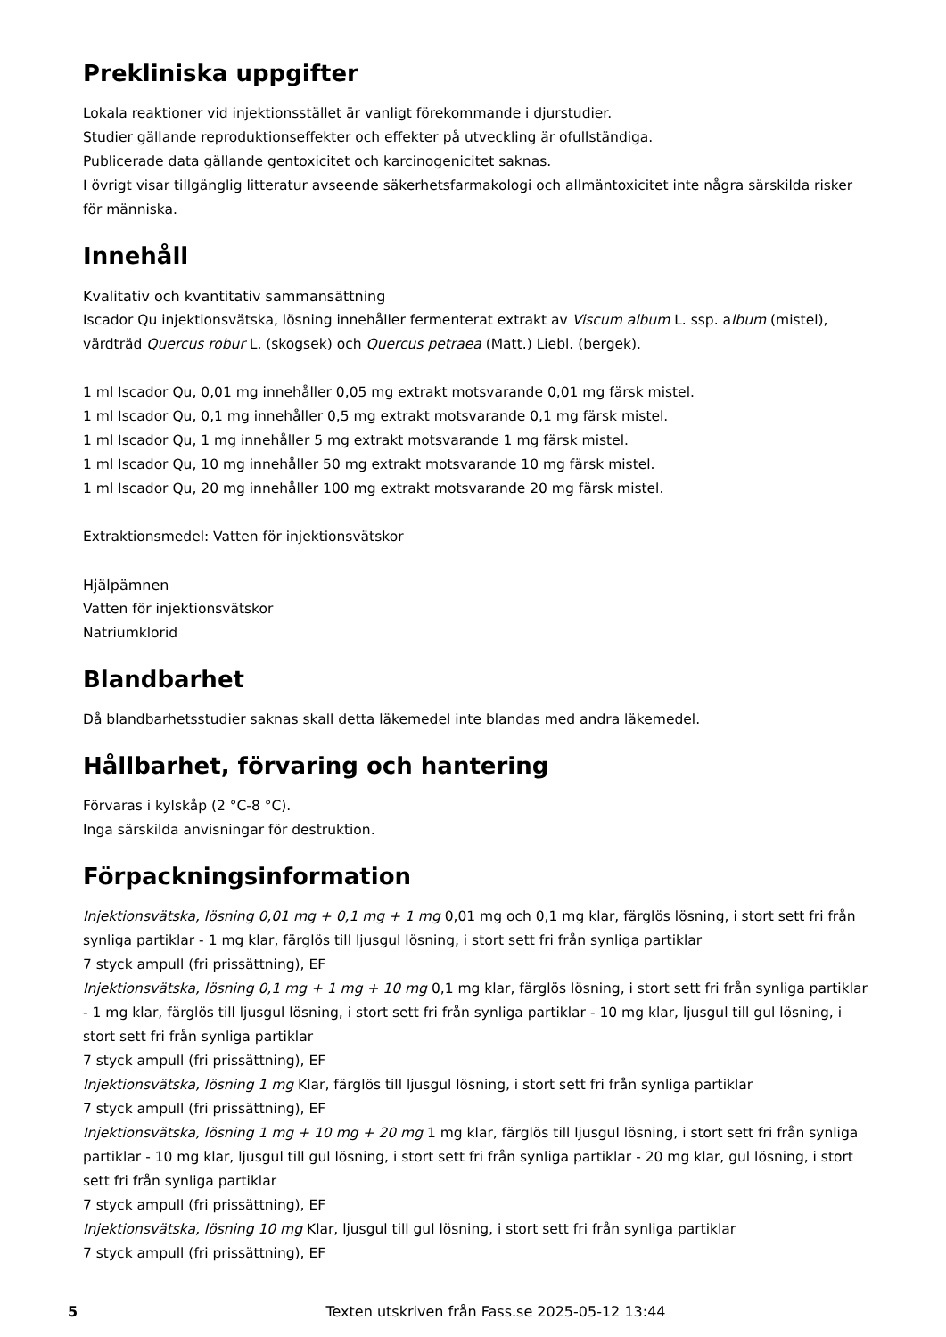Prekliniska uppgifter
Lokala reaktioner vid injektionsstället är vanligt förekommande i djurstudier.
Studier gällande reproduktionseffekter och effekter på utveckling är ofullständiga.
Publicerade data gällande gentoxicitet och karcinogenicitet saknas.
I övrigt visar tillgänglig litteratur avseende säkerhetsfarmakologi och allmäntoxicitet inte några särskilda risker för människa.
Innehåll
Kvalitativ och kvantitativ sammansättning
Iscador Qu injektionsvätska, lösning innehåller fermenterat extrakt av Viscum album L. ssp. album (mistel), värdträd Quercus robur L. (skogsek) och Quercus petraea (Matt.) Liebl. (bergek).
1 ml Iscador Qu, 0,01 mg innehåller 0,05 mg extrakt motsvarande 0,01 mg färsk mistel.
1 ml Iscador Qu, 0,1 mg innehåller 0,5 mg extrakt motsvarande 0,1 mg färsk mistel.
1 ml Iscador Qu, 1 mg innehåller 5 mg extrakt motsvarande 1 mg färsk mistel.
1 ml Iscador Qu, 10 mg innehåller 50 mg extrakt motsvarande 10 mg färsk mistel.
1 ml Iscador Qu, 20 mg innehåller 100 mg extrakt motsvarande 20 mg färsk mistel.
Extraktionsmedel: Vatten för injektionsvätskor
Hjälpämnen
Vatten för injektionsvätskor
Natriumklorid
Blandbarhet
Då blandbarhetsstudier saknas skall detta läkemedel inte blandas med andra läkemedel.
Hållbarhet, förvaring och hantering
Förvaras i kylskåp (2 °C-8 °C).
Inga särskilda anvisningar för destruktion.
Förpackningsinformation
Injektionsvätska, lösning 0,01 mg + 0,1 mg + 1 mg 0,01 mg och 0,1 mg klar, färglös lösning, i stort sett fri från synliga partiklar - 1 mg klar, färglös till ljusgul lösning, i stort sett fri från synliga partiklar
7 styck ampull (fri prissättning), EF
Injektionsvätska, lösning 0,1 mg + 1 mg + 10 mg 0,1 mg klar, färglös lösning, i stort sett fri från synliga partiklar - 1 mg klar, färglös till ljusgul lösning, i stort sett fri från synliga partiklar - 10 mg klar, ljusgul till gul lösning, i stort sett fri från synliga partiklar
7 styck ampull (fri prissättning), EF
Injektionsvätska, lösning 1 mg Klar, färglös till ljusgul lösning, i stort sett fri från synliga partiklar
7 styck ampull (fri prissättning), EF
Injektionsvätska, lösning 1 mg + 10 mg + 20 mg 1 mg klar, färglös till ljusgul lösning, i stort sett fri från synliga partiklar - 10 mg klar, ljusgul till gul lösning, i stort sett fri från synliga partiklar - 20 mg klar, gul lösning, i stort sett fri från synliga partiklar
7 styck ampull (fri prissättning), EF
Injektionsvätska, lösning 10 mg Klar, ljusgul till gul lösning, i stort sett fri från synliga partiklar
7 styck ampull (fri prissättning), EF
5 Texten utskriven från Fass.se 2025-05-12 13:44